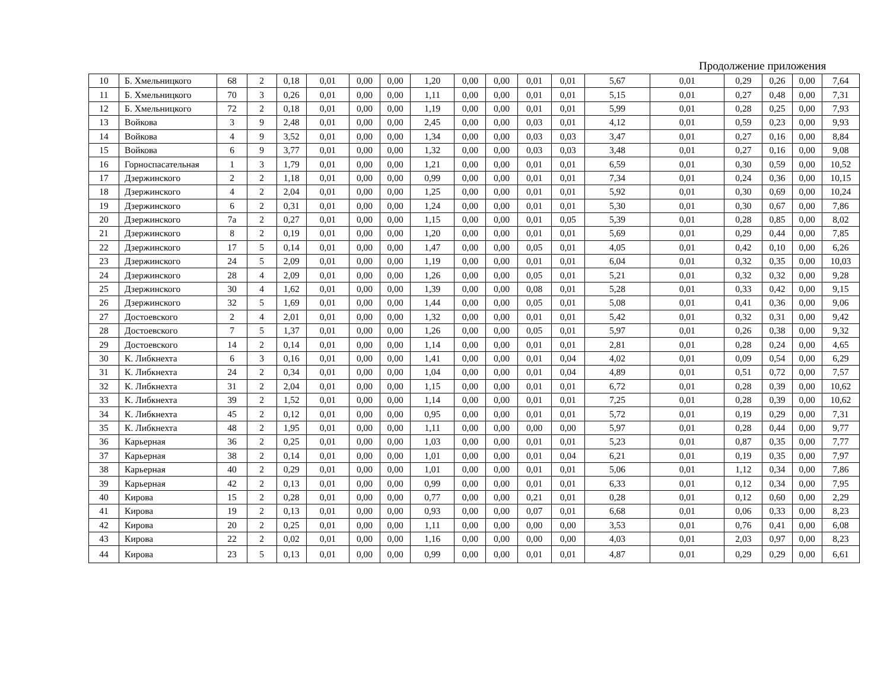Продолжение приложения
| 10 | Б. Хмельницкого | 68 | 2 | 0,18 | 0,01 | 0,00 | 0,00 | 1,20 | 0,00 | 0,00 | 0,01 | 0,01 | 5,67 | 0,01 | 0,29 | 0,26 | 0,00 | 7,64 |
| 11 | Б. Хмельницкого | 70 | 3 | 0,26 | 0,01 | 0,00 | 0,00 | 1,11 | 0,00 | 0,00 | 0,01 | 0,01 | 5,15 | 0,01 | 0,27 | 0,48 | 0,00 | 7,31 |
| 12 | Б. Хмельницкого | 72 | 2 | 0,18 | 0,01 | 0,00 | 0,00 | 1,19 | 0,00 | 0,00 | 0,01 | 0,01 | 5,99 | 0,01 | 0,28 | 0,25 | 0,00 | 7,93 |
| 13 | Войкова | 3 | 9 | 2,48 | 0,01 | 0,00 | 0,00 | 2,45 | 0,00 | 0,00 | 0,03 | 0,01 | 4,12 | 0,01 | 0,59 | 0,23 | 0,00 | 9,93 |
| 14 | Войкова | 4 | 9 | 3,52 | 0,01 | 0,00 | 0,00 | 1,34 | 0,00 | 0,00 | 0,03 | 0,03 | 3,47 | 0,01 | 0,27 | 0,16 | 0,00 | 8,84 |
| 15 | Войкова | 6 | 9 | 3,77 | 0,01 | 0,00 | 0,00 | 1,32 | 0,00 | 0,00 | 0,03 | 0,03 | 3,48 | 0,01 | 0,27 | 0,16 | 0,00 | 9,08 |
| 16 | Горноспасательная | 1 | 3 | 1,79 | 0,01 | 0,00 | 0,00 | 1,21 | 0,00 | 0,00 | 0,01 | 0,01 | 6,59 | 0,01 | 0,30 | 0,59 | 0,00 | 10,52 |
| 17 | Дзержинского | 2 | 2 | 1,18 | 0,01 | 0,00 | 0,00 | 0,99 | 0,00 | 0,00 | 0,01 | 0,01 | 7,34 | 0,01 | 0,24 | 0,36 | 0,00 | 10,15 |
| 18 | Дзержинского | 4 | 2 | 2,04 | 0,01 | 0,00 | 0,00 | 1,25 | 0,00 | 0,00 | 0,01 | 0,01 | 5,92 | 0,01 | 0,30 | 0,69 | 0,00 | 10,24 |
| 19 | Дзержинского | 6 | 2 | 0,31 | 0,01 | 0,00 | 0,00 | 1,24 | 0,00 | 0,00 | 0,01 | 0,01 | 5,30 | 0,01 | 0,30 | 0,67 | 0,00 | 7,86 |
| 20 | Дзержинского | 7а | 2 | 0,27 | 0,01 | 0,00 | 0,00 | 1,15 | 0,00 | 0,00 | 0,01 | 0,05 | 5,39 | 0,01 | 0,28 | 0,85 | 0,00 | 8,02 |
| 21 | Дзержинского | 8 | 2 | 0,19 | 0,01 | 0,00 | 0,00 | 1,20 | 0,00 | 0,00 | 0,01 | 0,01 | 5,69 | 0,01 | 0,29 | 0,44 | 0,00 | 7,85 |
| 22 | Дзержинского | 17 | 5 | 0,14 | 0,01 | 0,00 | 0,00 | 1,47 | 0,00 | 0,00 | 0,05 | 0,01 | 4,05 | 0,01 | 0,42 | 0,10 | 0,00 | 6,26 |
| 23 | Дзержинского | 24 | 5 | 2,09 | 0,01 | 0,00 | 0,00 | 1,19 | 0,00 | 0,00 | 0,01 | 0,01 | 6,04 | 0,01 | 0,32 | 0,35 | 0,00 | 10,03 |
| 24 | Дзержинского | 28 | 4 | 2,09 | 0,01 | 0,00 | 0,00 | 1,26 | 0,00 | 0,00 | 0,05 | 0,01 | 5,21 | 0,01 | 0,32 | 0,32 | 0,00 | 9,28 |
| 25 | Дзержинского | 30 | 4 | 1,62 | 0,01 | 0,00 | 0,00 | 1,39 | 0,00 | 0,00 | 0,08 | 0,01 | 5,28 | 0,01 | 0,33 | 0,42 | 0,00 | 9,15 |
| 26 | Дзержинского | 32 | 5 | 1,69 | 0,01 | 0,00 | 0,00 | 1,44 | 0,00 | 0,00 | 0,05 | 0,01 | 5,08 | 0,01 | 0,41 | 0,36 | 0,00 | 9,06 |
| 27 | Достоевского | 2 | 4 | 2,01 | 0,01 | 0,00 | 0,00 | 1,32 | 0,00 | 0,00 | 0,01 | 0,01 | 5,42 | 0,01 | 0,32 | 0,31 | 0,00 | 9,42 |
| 28 | Достоевского | 7 | 5 | 1,37 | 0,01 | 0,00 | 0,00 | 1,26 | 0,00 | 0,00 | 0,05 | 0,01 | 5,97 | 0,01 | 0,26 | 0,38 | 0,00 | 9,32 |
| 29 | Достоевского | 14 | 2 | 0,14 | 0,01 | 0,00 | 0,00 | 1,14 | 0,00 | 0,00 | 0,01 | 0,01 | 2,81 | 0,01 | 0,28 | 0,24 | 0,00 | 4,65 |
| 30 | К. Либкнехта | 6 | 3 | 0,16 | 0,01 | 0,00 | 0,00 | 1,41 | 0,00 | 0,00 | 0,01 | 0,04 | 4,02 | 0,01 | 0,09 | 0,54 | 0,00 | 6,29 |
| 31 | К. Либкнехта | 24 | 2 | 0,34 | 0,01 | 0,00 | 0,00 | 1,04 | 0,00 | 0,00 | 0,01 | 0,04 | 4,89 | 0,01 | 0,51 | 0,72 | 0,00 | 7,57 |
| 32 | К. Либкнехта | 31 | 2 | 2,04 | 0,01 | 0,00 | 0,00 | 1,15 | 0,00 | 0,00 | 0,01 | 0,01 | 6,72 | 0,01 | 0,28 | 0,39 | 0,00 | 10,62 |
| 33 | К. Либкнехта | 39 | 2 | 1,52 | 0,01 | 0,00 | 0,00 | 1,14 | 0,00 | 0,00 | 0,01 | 0,01 | 7,25 | 0,01 | 0,28 | 0,39 | 0,00 | 10,62 |
| 34 | К. Либкнехта | 45 | 2 | 0,12 | 0,01 | 0,00 | 0,00 | 0,95 | 0,00 | 0,00 | 0,01 | 0,01 | 5,72 | 0,01 | 0,19 | 0,29 | 0,00 | 7,31 |
| 35 | К. Либкнехта | 48 | 2 | 1,95 | 0,01 | 0,00 | 0,00 | 1,11 | 0,00 | 0,00 | 0,00 | 0,00 | 5,97 | 0,01 | 0,28 | 0,44 | 0,00 | 9,77 |
| 36 | Карьерная | 36 | 2 | 0,25 | 0,01 | 0,00 | 0,00 | 1,03 | 0,00 | 0,00 | 0,01 | 0,01 | 5,23 | 0,01 | 0,87 | 0,35 | 0,00 | 7,77 |
| 37 | Карьерная | 38 | 2 | 0,14 | 0,01 | 0,00 | 0,00 | 1,01 | 0,00 | 0,00 | 0,01 | 0,04 | 6,21 | 0,01 | 0,19 | 0,35 | 0,00 | 7,97 |
| 38 | Карьерная | 40 | 2 | 0,29 | 0,01 | 0,00 | 0,00 | 1,01 | 0,00 | 0,00 | 0,01 | 0,01 | 5,06 | 0,01 | 1,12 | 0,34 | 0,00 | 7,86 |
| 39 | Карьерная | 42 | 2 | 0,13 | 0,01 | 0,00 | 0,00 | 0,99 | 0,00 | 0,00 | 0,01 | 0,01 | 6,33 | 0,01 | 0,12 | 0,34 | 0,00 | 7,95 |
| 40 | Кирова | 15 | 2 | 0,28 | 0,01 | 0,00 | 0,00 | 0,77 | 0,00 | 0,00 | 0,21 | 0,01 | 0,28 | 0,01 | 0,12 | 0,60 | 0,00 | 2,29 |
| 41 | Кирова | 19 | 2 | 0,13 | 0,01 | 0,00 | 0,00 | 0,93 | 0,00 | 0,00 | 0,07 | 0,01 | 6,68 | 0,01 | 0,06 | 0,33 | 0,00 | 8,23 |
| 42 | Кирова | 20 | 2 | 0,25 | 0,01 | 0,00 | 0,00 | 1,11 | 0,00 | 0,00 | 0,00 | 0,00 | 3,53 | 0,01 | 0,76 | 0,41 | 0,00 | 6,08 |
| 43 | Кирова | 22 | 2 | 0,02 | 0,01 | 0,00 | 0,00 | 1,16 | 0,00 | 0,00 | 0,00 | 0,00 | 4,03 | 0,01 | 2,03 | 0,97 | 0,00 | 8,23 |
| 44 | Кирова | 23 | 5 | 0,13 | 0,01 | 0,00 | 0,00 | 0,99 | 0,00 | 0,00 | 0,01 | 0,01 | 4,87 | 0,01 | 0,29 | 0,29 | 0,00 | 6,61 |